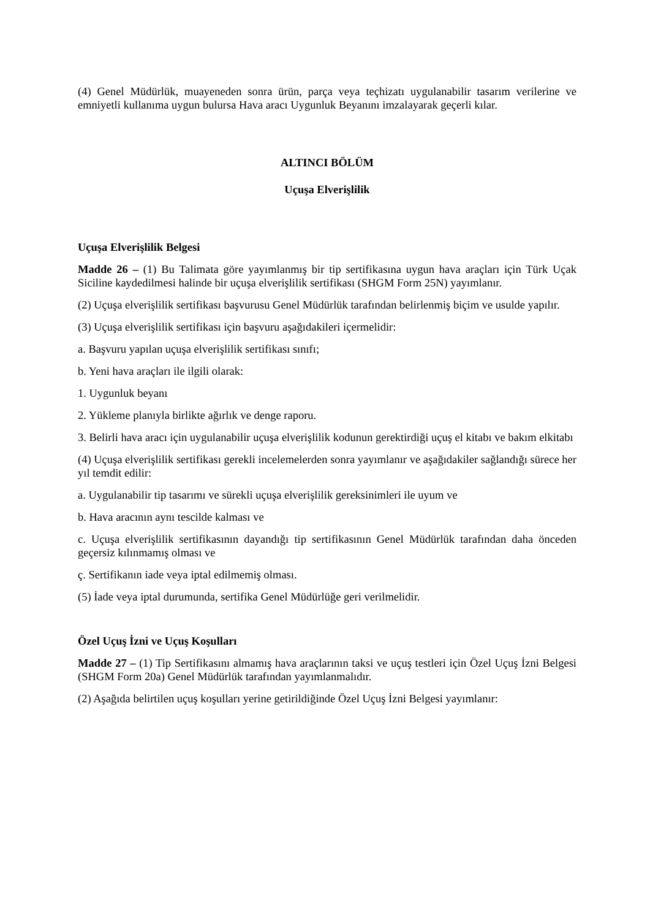(4) Genel Müdürlük, muayeneden sonra ürün, parça veya teçhizatı uygulanabilir tasarım verilerine ve emniyetli kullanıma uygun bulursa Hava aracı Uygunluk Beyanını imzalayarak geçerli kılar.
ALTINCI BÖLÜM
Uçuşa Elverişlilik
Uçuşa Elverişlilik Belgesi
Madde 26 – (1) Bu Talimata göre yayımlanmış bir tip sertifikasına uygun hava araçları için Türk Uçak Siciline kaydedilmesi halinde bir uçuşa elverişlilik sertifikası (SHGM Form 25N) yayımlanır.
(2) Uçuşa elverişlilik sertifikası başvurusu Genel Müdürlük tarafından belirlenmiş biçim ve usulde yapılır.
(3) Uçuşa elverişlilik sertifikası için başvuru aşağıdakileri içermelidir:
a. Başvuru yapılan uçuşa elverişlilik sertifikası sınıfı;
b. Yeni hava araçları ile ilgili olarak:
1. Uygunluk beyanı
2. Yükleme planıyla birlikte ağırlık ve denge raporu.
3. Belirli hava aracı için uygulanabilir uçuşa elverişlilik kodunun gerektirdiği uçuş el kitabı ve bakım elkitabı
(4) Uçuşa elverişlilik sertifikası gerekli incelemelerden sonra yayımlanır ve aşağıdakiler sağlandığı sürece her yıl temdit edilir:
a. Uygulanabilir tip tasarımı ve sürekli uçuşa elverişlilik gereksinimleri ile uyum ve
b. Hava aracının aynı tescilde kalması ve
c. Uçuşa elverişlilik sertifikasının dayandığı tip sertifikasının Genel Müdürlük tarafından daha önceden geçersiz kılınmamış olması ve
ç. Sertifikanın iade veya iptal edilmemiş olması.
(5) İade veya iptal durumunda, sertifika Genel Müdürlüğe geri verilmelidir.
Özel Uçuş İzni ve Uçuş Koşulları
Madde 27 – (1) Tip Sertifikasını almamış hava araçlarının taksi ve uçuş testleri için Özel Uçuş İzni Belgesi (SHGM Form 20a) Genel Müdürlük tarafından yayımlanmalıdır.
(2) Aşağıda belirtilen uçuş koşulları yerine getirildiğinde Özel Uçuş İzni Belgesi yayımlanır: